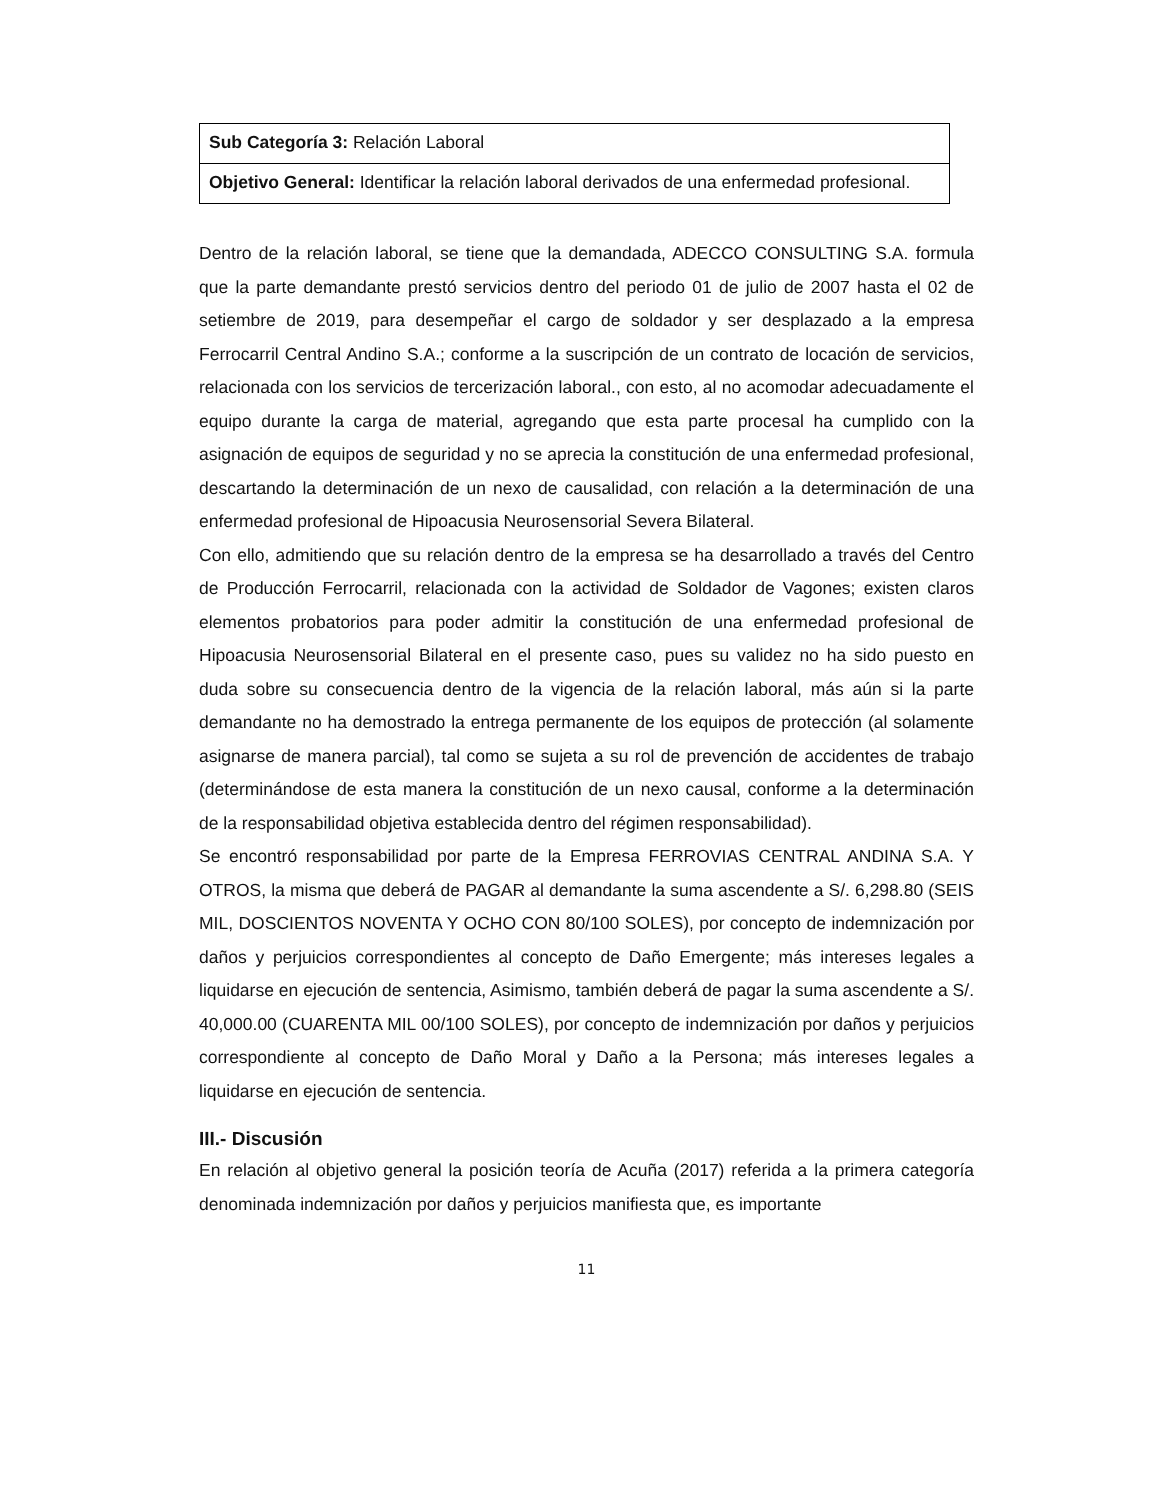| Sub Categoría 3: Relación Laboral |
| Objetivo General: Identificar la relación laboral derivados de una enfermedad profesional. |
Dentro de la relación laboral, se tiene que la demandada, ADECCO CONSULTING S.A. formula que la parte demandante prestó servicios dentro del periodo 01 de julio de 2007 hasta el 02 de setiembre de 2019, para desempeñar el cargo de soldador y ser desplazado a la empresa Ferrocarril Central Andino S.A.; conforme a la suscripción de un contrato de locación de servicios, relacionada con los servicios de tercerización laboral., con esto, al no acomodar adecuadamente el equipo durante la carga de material, agregando que esta parte procesal ha cumplido con la asignación de equipos de seguridad y no se aprecia la constitución de una enfermedad profesional, descartando la determinación de un nexo de causalidad, con relación a la determinación de una enfermedad profesional de Hipoacusia Neurosensorial Severa Bilateral.
Con ello, admitiendo que su relación dentro de la empresa se ha desarrollado a través del Centro de Producción Ferrocarril, relacionada con la actividad de Soldador de Vagones; existen claros elementos probatorios para poder admitir la constitución de una enfermedad profesional de Hipoacusia Neurosensorial Bilateral en el presente caso, pues su validez no ha sido puesto en duda sobre su consecuencia dentro de la vigencia de la relación laboral, más aún si la parte demandante no ha demostrado la entrega permanente de los equipos de protección (al solamente asignarse de manera parcial), tal como se sujeta a su rol de prevención de accidentes de trabajo (determinándose de esta manera la constitución de un nexo causal, conforme a la determinación de la responsabilidad objetiva establecida dentro del régimen responsabilidad).
Se encontró responsabilidad por parte de la Empresa FERROVIAS CENTRAL ANDINA S.A. Y OTROS, la misma que deberá de PAGAR al demandante la suma ascendente a S/. 6,298.80 (SEIS MIL, DOSCIENTOS NOVENTA Y OCHO CON 80/100 SOLES), por concepto de indemnización por daños y perjuicios correspondientes al concepto de Daño Emergente; más intereses legales a liquidarse en ejecución de sentencia, Asimismo, también deberá de pagar la suma ascendente a S/. 40,000.00 (CUARENTA MIL 00/100 SOLES), por concepto de indemnización por daños y perjuicios correspondiente al concepto de Daño Moral y Daño a la Persona; más intereses legales a liquidarse en ejecución de sentencia.
III.- Discusión
En relación al objetivo general la posición teoría de Acuña (2017) referida a la primera categoría denominada indemnización por daños y perjuicios manifiesta que, es importante
11